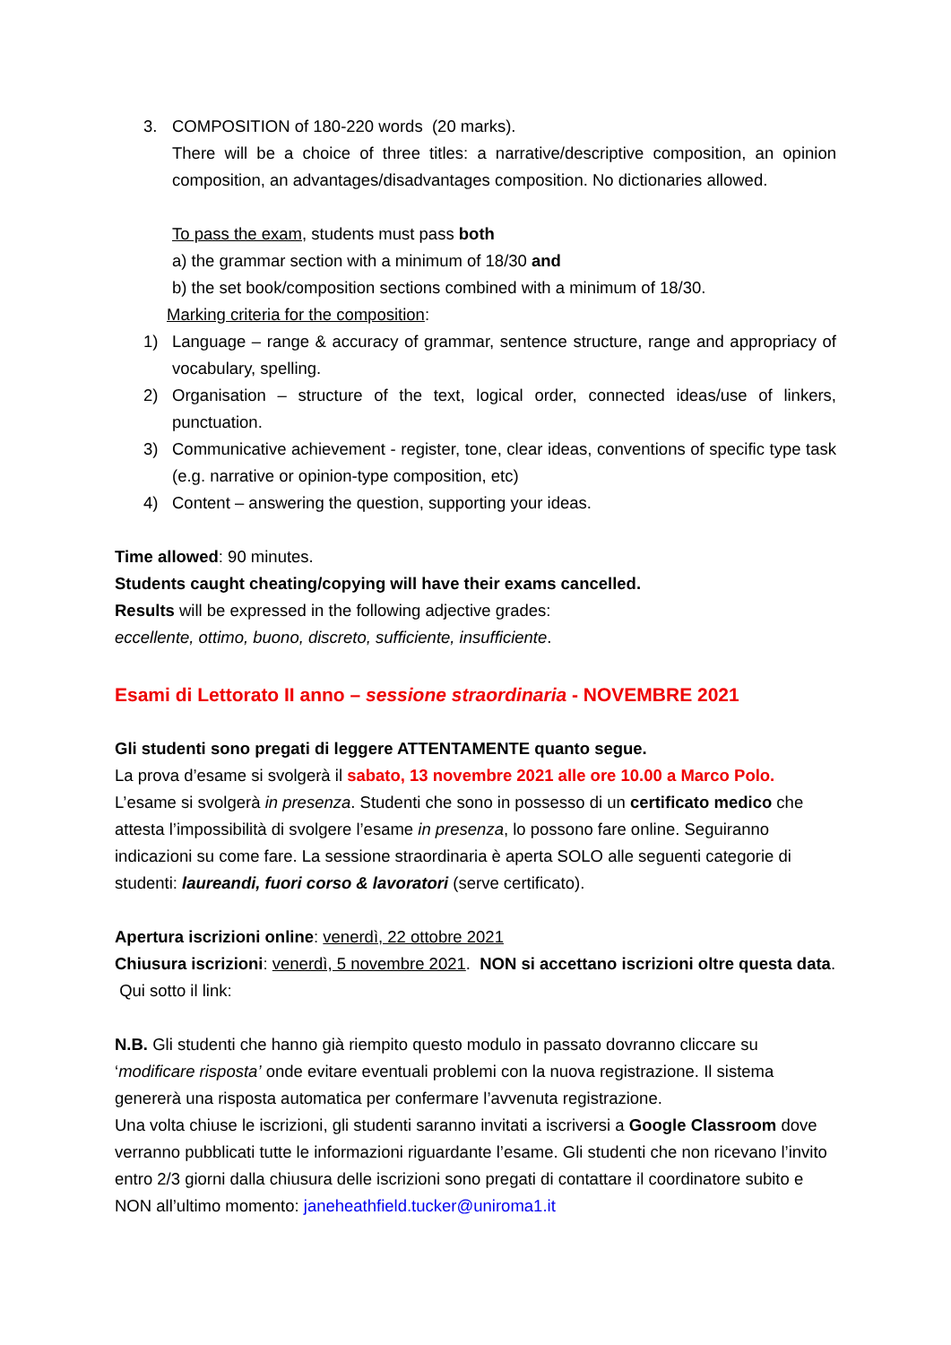3. COMPOSITION of 180-220 words (20 marks).
There will be a choice of three titles: a narrative/descriptive composition, an opinion composition, an advantages/disadvantages composition. No dictionaries allowed.
To pass the exam, students must pass both
a) the grammar section with a minimum of 18/30 and
b) the set book/composition sections combined with a minimum of 18/30.
Marking criteria for the composition:
1) Language – range & accuracy of grammar, sentence structure, range and appropriacy of vocabulary, spelling.
2) Organisation – structure of the text, logical order, connected ideas/use of linkers, punctuation.
3) Communicative achievement - register, tone, clear ideas, conventions of specific type task (e.g. narrative or opinion-type composition, etc)
4) Content – answering the question, supporting your ideas.
Time allowed: 90 minutes.
Students caught cheating/copying will have their exams cancelled.
Results will be expressed in the following adjective grades:
eccellente, ottimo, buono, discreto, sufficiente, insufficiente.
Esami di Lettorato II anno – sessione straordinaria - NOVEMBRE 2021
Gli studenti sono pregati di leggere ATTENTAMENTE quanto segue.
La prova d’esame si svolgerà il sabato, 13 novembre 2021 alle ore 10.00 a Marco Polo.
L’esame si svolgerà in presenza. Studenti che sono in possesso di un certificato medico che attesta l’impossibilità di svolgere l’esame in presenza, lo possono fare online. Seguiranno indicazioni su come fare. La sessione straordinaria è aperta SOLO alle seguenti categorie di studenti: laureandi, fuori corso & lavoratori (serve certificato).
Apertura iscrizioni online: venerdì, 22 ottobre 2021
Chiusura iscrizioni: venerdì, 5 novembre 2021. NON si accettano iscrizioni oltre questa data. Qui sotto il link:
N.B. Gli studenti che hanno già riempito questo modulo in passato dovranno cliccare su ‘modificare risposta’ onde evitare eventuali problemi con la nuova registrazione. Il sistema genererà una risposta automatica per confermare l’avvenuta registrazione.
Una volta chiuse le iscrizioni, gli studenti saranno invitati a iscriversi a Google Classroom dove verranno pubblicati tutte le informazioni riguardante l’esame. Gli studenti che non ricevano l’invito entro 2/3 giorni dalla chiusura delle iscrizioni sono pregati di contattare il coordinatore subito e NON all’ultimo momento: janeheathfield.tucker@uniroma1.it